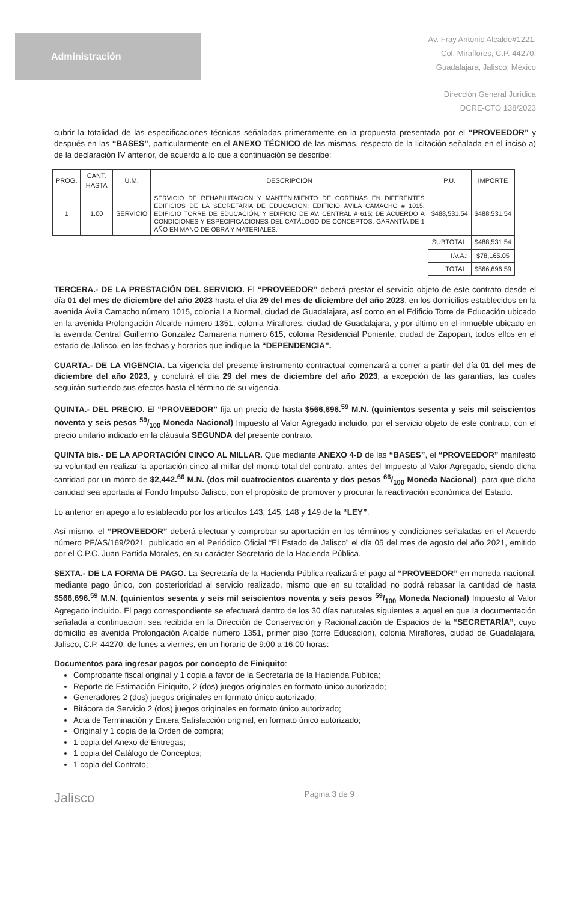Administración
Av. Fray Antonio Alcalde#1221,
Col. Miraflores, C.P. 44270,
Guadalajara, Jalisco, México
Dirección General Jurídica
DCRE-CTO 138/2023
cubrir la totalidad de las especificaciones técnicas señaladas primeramente en la propuesta presentada por el “PROVEEDOR” y después en las “BASES”, particularmente en el ANEXO TÉCNICO de las mismas, respecto de la licitación señalada en el inciso a) de la declaración IV anterior, de acuerdo a lo que a continuación se describe:
| PROG. | CANT. HASTA | U.M. | DESCRIPCIÓN | P.U. | IMPORTE |
| --- | --- | --- | --- | --- | --- |
| 1 | 1.00 | SERVICIO | SERVICIO DE REHABILITACIÓN Y MANTENIMIENTO DE CORTINAS EN DIFERENTES EDIFICIOS DE LA SECRETARÍA DE EDUCACIÓN: EDIFICIO ÁVILA CAMACHO # 1015, EDIFICIO TORRE DE EDUCACIÓN, Y EDIFICIO DE AV. CENTRAL # 615; DE ACUERDO A CONDICIONES Y ESPECIFICACIONES DEL CATÁLOGO DE CONCEPTOS. GARANTÍA DE 1 AÑO EN MANO DE OBRA Y MATERIALES. | $488,531.54 | $488,531.54 |
| | | | | SUBTOTAL: | $488,531.54 |
| | | | | I.V.A.: | $78,165.05 |
| | | | | TOTAL: | $566,696.59 |
TERCERA.- DE LA PRESTACIÓN DEL SERVICIO. El “PROVEEDOR” deberá prestar el servicio objeto de este contrato desde el día 01 del mes de diciembre del año 2023 hasta el día 29 del mes de diciembre del año 2023, en los domicilios establecidos en la avenida Ávila Camacho número 1015, colonia La Normal, ciudad de Guadalajara, así como en el Edificio Torre de Educación ubicado en la avenida Prolongación Alcalde número 1351, colonia Miraflores, ciudad de Guadalajara, y por último en el inmueble ubicado en la avenida Central Guillermo González Camarena número 615, colonia Residencial Poniente, ciudad de Zapopan, todos ellos en el estado de Jalisco, en las fechas y horarios que indique la “DEPENDENCIA”.
CUARTA.- DE LA VIGENCIA. La vigencia del presente instrumento contractual comenzará a correr a partir del día 01 del mes de diciembre del año 2023, y concluirá el día 29 del mes de diciembre del año 2023, a excepción de las garantías, las cuales seguirán surtiendo sus efectos hasta el término de su vigencia.
QUINTA.- DEL PRECIO. El “PROVEEDOR” fija un precio de hasta $566,696.<sup>59</sup> M.N. (quinientos sesenta y seis mil seiscientos noventa y seis pesos 59/100 Moneda Nacional) Impuesto al Valor Agregado incluido, por el servicio objeto de este contrato, con el precio unitario indicado en la cláusula SEGUNDA del presente contrato.
QUINTA bis.- DE LA APORTACIÓN CINCO AL MILLAR. Que mediante ANEXO 4-D de las “BASES”, el “PROVEEDOR” manifestó su voluntad en realizar la aportación cinco al millar del monto total del contrato, antes del Impuesto al Valor Agregado, siendo dicha cantidad por un monto de $2,442.<sup>66</sup> M.N. (dos mil cuatrocientos cuarenta y dos pesos 66/100 Moneda Nacional), para que dicha cantidad sea aportada al Fondo Impulso Jalisco, con el propósito de promover y procurar la reactivación económica del Estado.
Lo anterior en apego a lo establecido por los artículos 143, 145, 148 y 149 de la “LEY”.
Así mismo, el “PROVEEDOR” deberá efectuar y comprobar su aportación en los términos y condiciones señaladas en el Acuerdo número PF/AS/169/2021, publicado en el Periódico Oficial “El Estado de Jalisco” el día 05 del mes de agosto del año 2021, emitido por el C.P.C. Juan Partida Morales, en su carácter Secretario de la Hacienda Pública.
SEXTA.- DE LA FORMA DE PAGO. La Secretaría de la Hacienda Pública realizará el pago al “PROVEEDOR” en moneda nacional, mediante pago único, con posterioridad al servicio realizado, mismo que en su totalidad no podrá rebasar la cantidad de hasta $566,696.<sup>59</sup> M.N. (quinientos sesenta y seis mil seiscientos noventa y seis pesos 59/100 Moneda Nacional) Impuesto al Valor Agregado incluido. El pago correspondiente se efectuará dentro de los 30 días naturales siguientes a aquel en que la documentación señalada a continuación, sea recibida en la Dirección de Conservación y Racionalización de Espacios de la “SECRETARÍA”, cuyo domicilio es avenida Prolongación Alcalde número 1351, primer piso (torre Educación), colonia Miraflores, ciudad de Guadalajara, Jalisco, C.P. 44270, de lunes a viernes, en un horario de 9:00 a 16:00 horas:
Documentos para ingresar pagos por concepto de Finiquito:
Comprobante fiscal original y 1 copia a favor de la Secretaría de la Hacienda Pública;
Reporte de Estimación Finiquito, 2 (dos) juegos originales en formato único autorizado;
Generadores 2 (dos) juegos originales en formato único autorizado;
Bitácora de Servicio 2 (dos) juegos originales en formato único autorizado;
Acta de Terminación y Entera Satisfacción original, en formato único autorizado;
Original y 1 copia de la Orden de compra;
1 copia del Anexo de Entregas;
1 copia del Catálogo de Conceptos;
1 copia del Contrato;
Jalisco Página 3 de 9